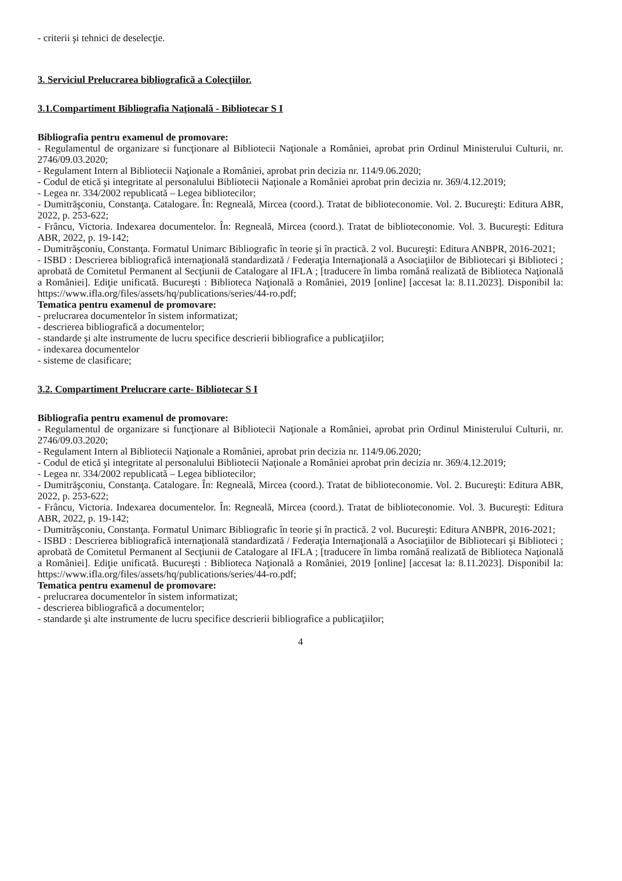- criterii şi tehnici de deselecţie.
3. Serviciul Prelucrarea bibliografică a Colecţiilor.
3.1.Compartiment Bibliografia Naţională - Bibliotecar S I
Bibliografia pentru examenul de promovare:
- Regulamentul de organizare si funcţionare al Bibliotecii Naţionale a României, aprobat prin Ordinul Ministerului Culturii, nr. 2746/09.03.2020;
- Regulament Intern al Bibliotecii Naţionale a României, aprobat prin decizia nr. 114/9.06.2020;
- Codul de etică şi integritate al personalului Bibliotecii Naţionale a României aprobat prin decizia nr. 369/4.12.2019;
- Legea nr. 334/2002 republicată – Legea bibliotecilor;
- Dumitrăşconiu, Constanţa. Catalogare. În: Regneală, Mircea (coord.). Tratat de biblioteconomie. Vol. 2. Bucureşti: Editura ABR, 2022, p. 253-622;
- Frâncu, Victoria. Indexarea documentelor. În: Regneală, Mircea (coord.). Tratat de biblioteconomie. Vol. 3. Bucureşti: Editura ABR, 2022, p. 19-142;
- Dumitrăşconiu, Constanţa. Formatul Unimarc Bibliografic în teorie şi în practică. 2 vol. Bucureşti: Editura ANBPR, 2016-2021;
- ISBD : Descrierea bibliografică internaţională standardizată / Federaţia Internaţională a Asociaţiilor de Bibliotecari şi Biblioteci ; aprobată de Comitetul Permanent al Secţiunii de Catalogare al IFLA ; [traducere în limba română realizată de Biblioteca Naţională a României]. Ediţie unificată. Bucureşti : Biblioteca Naţională a României, 2019 [online] [accesat la: 8.11.2023]. Disponibil la: https://www.ifla.org/files/assets/hq/publications/series/44-ro.pdf;
Tematica pentru examenul de promovare:
- prelucrarea documentelor în sistem informatizat;
- descrierea bibliografică a documentelor;
- standarde şi alte instrumente de lucru specifice descrierii bibliografice a publicaţiilor;
- indexarea documentelor
- sisteme de clasificare;
3.2. Compartiment Prelucrare carte- Bibliotecar S I
Bibliografia pentru examenul de promovare:
- Regulamentul de organizare si funcţionare al Bibliotecii Naţionale a României, aprobat prin Ordinul Ministerului Culturii, nr. 2746/09.03.2020;
- Regulament Intern al Bibliotecii Naţionale a României, aprobat prin decizia nr. 114/9.06.2020;
- Codul de etică şi integritate al personalului Bibliotecii Naţionale a României aprobat prin decizia nr. 369/4.12.2019;
- Legea nr. 334/2002 republicată – Legea bibliotecilor;
- Dumitrăşconiu, Constanţa. Catalogare. În: Regneală, Mircea (coord.). Tratat de biblioteconomie. Vol. 2. Bucureşti: Editura ABR, 2022, p. 253-622;
- Frâncu, Victoria. Indexarea documentelor. În: Regneală, Mircea (coord.). Tratat de biblioteconomie. Vol. 3. Bucureşti: Editura ABR, 2022, p. 19-142;
- Dumitrăşconiu, Constanţa. Formatul Unimarc Bibliografic în teorie şi în practică. 2 vol. Bucureşti: Editura ANBPR, 2016-2021;
- ISBD : Descrierea bibliografică internaţională standardizată / Federaţia Internaţională a Asociaţiilor de Bibliotecari şi Biblioteci ; aprobată de Comitetul Permanent al Secţiunii de Catalogare al IFLA ; [traducere în limba română realizată de Biblioteca Naţională a României]. Ediţie unificată. Bucureşti : Biblioteca Naţională a României, 2019 [online] [accesat la: 8.11.2023]. Disponibil la: https://www.ifla.org/files/assets/hq/publications/series/44-ro.pdf;
Tematica pentru examenul de promovare:
- prelucrarea documentelor în sistem informatizat;
- descrierea bibliografică a documentelor;
- standarde şi alte instrumente de lucru specifice descrierii bibliografice a publicaţiilor;
4